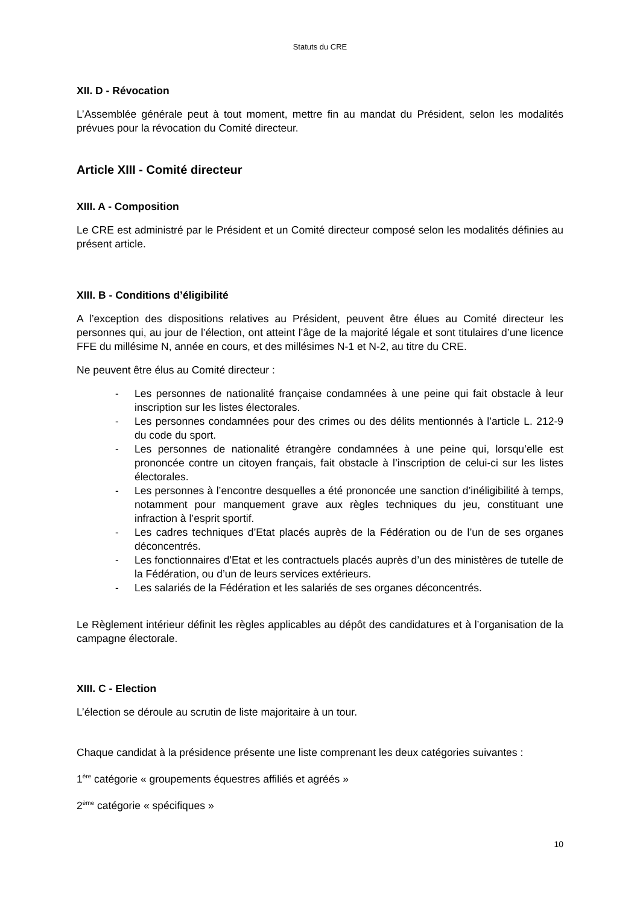Statuts du CRE
XII. D - Révocation
L’Assemblée générale peut à tout moment, mettre fin au mandat du Président, selon les modalités prévues pour la révocation du Comité directeur.
Article XIII - Comité directeur
XIII. A - Composition
Le CRE est administré par le Président et un Comité directeur composé selon les modalités définies au présent article.
XIII. B - Conditions d’éligibilité
A l’exception des dispositions relatives au Président, peuvent être élues au Comité directeur les personnes qui, au jour de l’élection, ont atteint l’âge de la majorité légale et sont titulaires d’une licence FFE du millésime N, année en cours, et des millésimes N-1 et N-2, au titre du CRE.
Ne peuvent être élus au Comité directeur :
- Les personnes de nationalité française condamnées à une peine qui fait obstacle à leur inscription sur les listes électorales.
- Les personnes condamnées pour des crimes ou des délits mentionnés à l’article L. 212-9 du code du sport.
- Les personnes de nationalité étrangère condamnées à une peine qui, lorsqu’elle est prononcée contre un citoyen français, fait obstacle à l’inscription de celui-ci sur les listes électorales.
- Les personnes à l’encontre desquelles a été prononcée une sanction d’inéligibilité à temps, notamment pour manquement grave aux règles techniques du jeu, constituant une infraction à l’esprit sportif.
- Les cadres techniques d’Etat placés auprès de la Fédération ou de l’un de ses organes déconcentrés.
- Les fonctionnaires d’Etat et les contractuels placés auprès d’un des ministères de tutelle de la Fédération, ou d’un de leurs services extérieurs.
- Les salariés de la Fédération et les salariés de ses organes déconcentrés.
Le Règlement intérieur définit les règles applicables au dépôt des candidatures et à l’organisation de la campagne électorale.
XIII. C - Election
L’élection se déroule au scrutin de liste majoritaire à un tour.
Chaque candidat à la présidence présente une liste comprenant les deux catégories suivantes :
1<sup>ère</sup> catégorie « groupements équestres affiliés et agréés »
2<sup>ème</sup> catégorie « spécifiques »
10